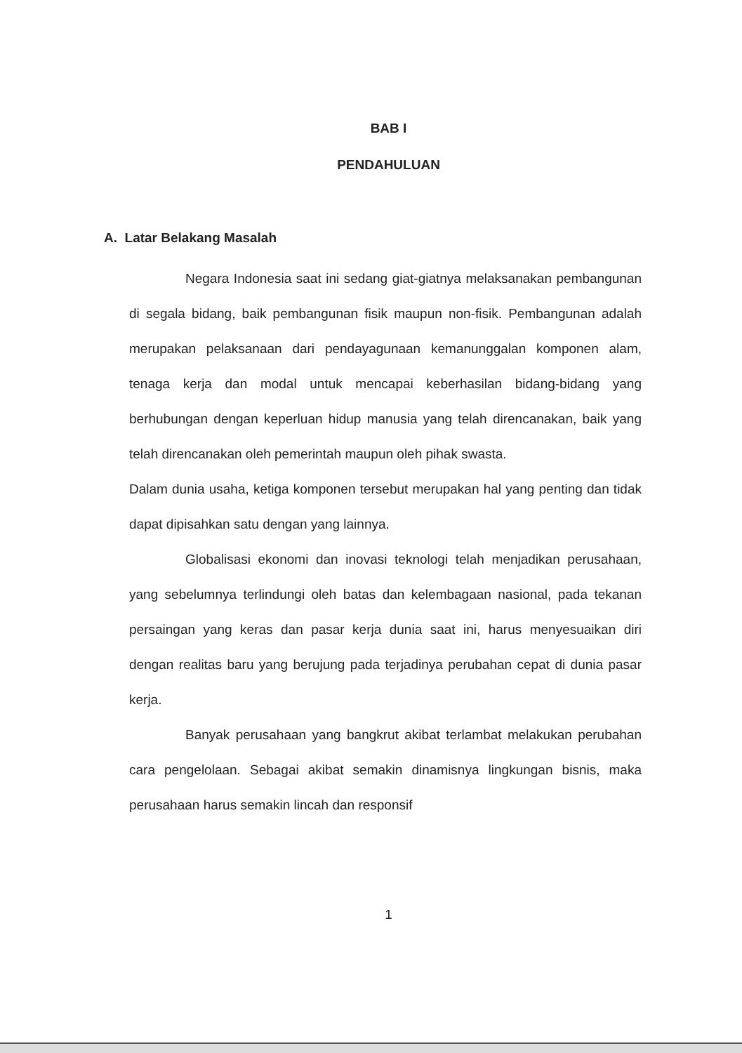BAB I
PENDAHULUAN
A. Latar Belakang Masalah
Negara Indonesia saat ini sedang giat-giatnya melaksanakan pembangunan di segala bidang, baik pembangunan fisik maupun non-fisik. Pembangunan adalah merupakan pelaksanaan dari pendayagunaan kemanunggalan komponen alam, tenaga kerja dan modal untuk mencapai keberhasilan bidang-bidang yang berhubungan dengan keperluan hidup manusia yang telah direncanakan, baik yang telah direncanakan oleh pemerintah maupun oleh pihak swasta.
Dalam dunia usaha, ketiga komponen tersebut merupakan hal yang penting dan tidak dapat dipisahkan satu dengan yang lainnya.
Globalisasi ekonomi dan inovasi teknologi telah menjadikan perusahaan, yang sebelumnya terlindungi oleh batas dan kelembagaan nasional, pada tekanan persaingan yang keras dan pasar kerja dunia saat ini, harus menyesuaikan diri dengan realitas baru yang berujung pada terjadinya perubahan cepat di dunia pasar kerja.
Banyak perusahaan yang bangkrut akibat terlambat melakukan perubahan cara pengelolaan. Sebagai akibat semakin dinamisnya lingkungan bisnis, maka perusahaan harus semakin lincah dan responsif
1